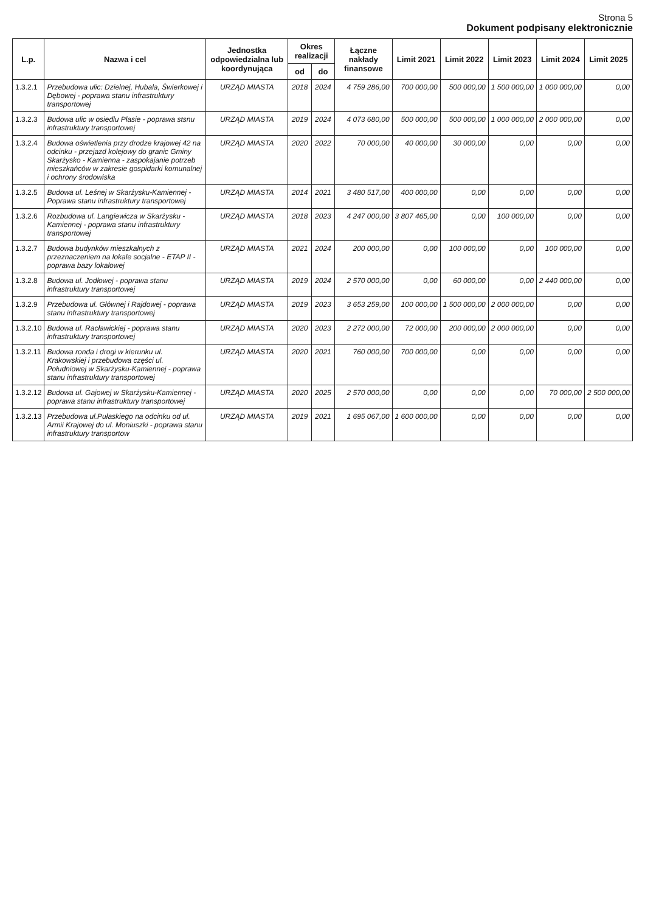Strona 5
Dokument podpisany elektronicznie
| L.p. | Nazwa i cel | Jednostka odpowiedzialna lub koordynująca | Okres realizacji | | Łączne nakłady finansowe | Limit 2021 | Limit 2022 | Limit 2023 | Limit 2024 | Limit 2025 |
| --- | --- | --- | --- | --- | --- | --- | --- | --- | --- | --- |
| | | | od | do | | | | | | |
| 1.3.2.1 | Przebudowa ulic: Dzielnej, Hubala, Świerkowej i Dębowej - poprawa stanu infrastruktury transportowej | URZĄD MIASTA | 2018 | 2024 | 4 759 286,00 | 700 000,00 | 500 000,00 | 1 500 000,00 | 1 000 000,00 | 0,00 |
| 1.3.2.3 | Budowa ulic w osiedlu Płasie - poprawa stsnu infrastruktury transportowej | URZĄD MIASTA | 2019 | 2024 | 4 073 680,00 | 500 000,00 | 500 000,00 | 1 000 000,00 | 2 000 000,00 | 0,00 |
| 1.3.2.4 | Budowa oświetlenia przy drodze krajowej 42 na odcinku - przejazd kolejowy do granic Gminy Skarżysko - Kamienna - zaspokajanie potrzeb mieszkańców w zakresie gospidarki komunalnej i ochrony środowiska | URZĄD MIASTA | 2020 | 2022 | 70 000,00 | 40 000,00 | 30 000,00 | 0,00 | 0,00 | 0,00 |
| 1.3.2.5 | Budowa ul. Leśnej w Skarżysku-Kamiennej - Poprawa stanu infrastruktury transportowej | URZĄD MIASTA | 2014 | 2021 | 3 480 517,00 | 400 000,00 | 0,00 | 0,00 | 0,00 | 0,00 |
| 1.3.2.6 | Rozbudowa ul. Langiewicza w Skarżysku -Kamiennej - poprawa stanu infrastruktury transportowej | URZĄD MIASTA | 2018 | 2023 | 4 247 000,00 | 3 807 465,00 | 0,00 | 100 000,00 | 0,00 | 0,00 |
| 1.3.2.7 | Budowa budynków mieszkalnych z przeznaczeniem na lokale socjalne - ETAP II - poprawa bazy lokalowej | URZĄD MIASTA | 2021 | 2024 | 200 000,00 | 0,00 | 100 000,00 | 0,00 | 100 000,00 | 0,00 |
| 1.3.2.8 | Budowa ul. Jodłowej - poprawa stanu infrastruktury transportowej | URZĄD MIASTA | 2019 | 2024 | 2 570 000,00 | 0,00 | 60 000,00 | 0,00 | 2 440 000,00 | 0,00 |
| 1.3.2.9 | Przebudowa ul. Głównej i Rajdowej - poprawa stanu infrastruktury transportowej | URZĄD MIASTA | 2019 | 2023 | 3 653 259,00 | 100 000,00 | 1 500 000,00 | 2 000 000,00 | 0,00 | 0,00 |
| 1.3.2.10 | Budowa ul. Racławickiej - poprawa stanu infrastruktury transportowej | URZĄD MIASTA | 2020 | 2023 | 2 272 000,00 | 72 000,00 | 200 000,00 | 2 000 000,00 | 0,00 | 0,00 |
| 1.3.2.11 | Budowa ronda i drogi w kierunku ul. Krakowskiej i przebudowa części ul. Południowej w Skarżysku-Kamiennej - poprawa stanu infrastruktury transportowej | URZĄD MIASTA | 2020 | 2021 | 760 000,00 | 700 000,00 | 0,00 | 0,00 | 0,00 | 0,00 |
| 1.3.2.12 | Budowa ul. Gajowej w Skarżysku-Kamiennej - poprawa stanu infrastruktury transportowej | URZĄD MIASTA | 2020 | 2025 | 2 570 000,00 | 0,00 | 0,00 | 0,00 | 70 000,00 | 2 500 000,00 |
| 1.3.2.13 | Przebudowa ul.Pułaskiego na odcinku od ul. Armii Krajowej do ul. Moniuszki - poprawa stanu infrastruktury transportow | URZĄD MIASTA | 2019 | 2021 | 1 695 067,00 | 1 600 000,00 | 0,00 | 0,00 | 0,00 | 0,00 |